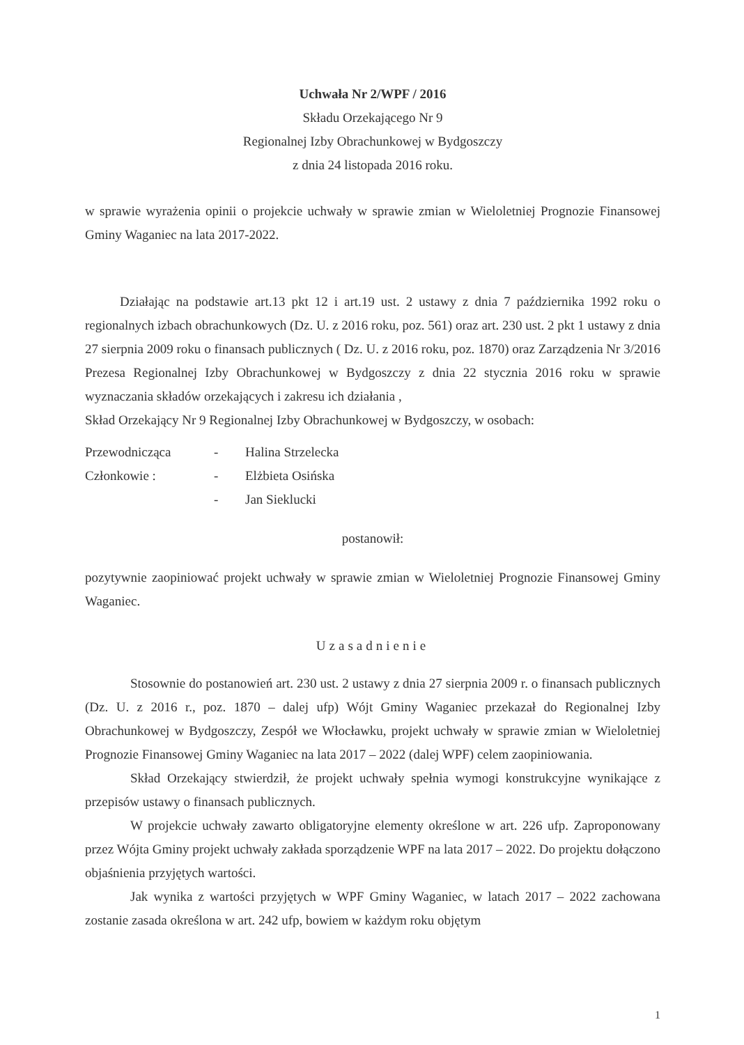Uchwała Nr 2/WPF / 2016
Składu Orzekającego Nr 9
Regionalnej Izby Obrachunkowej w Bydgoszczy
z dnia 24 listopada 2016 roku.
w sprawie wyrażenia opinii o projekcie uchwały w sprawie zmian w Wieloletniej Prognozie Finansowej Gminy Waganiec na lata 2017-2022.
Działając na podstawie art.13 pkt 12 i art.19 ust. 2 ustawy z dnia 7 października 1992 roku o regionalnych izbach obrachunkowych (Dz. U. z 2016 roku, poz. 561) oraz art. 230 ust. 2 pkt 1 ustawy z dnia 27 sierpnia 2009 roku o finansach publicznych ( Dz. U. z 2016 roku, poz. 1870) oraz Zarządzenia Nr 3/2016 Prezesa Regionalnej Izby Obrachunkowej w Bydgoszczy z dnia 22 stycznia 2016 roku w sprawie wyznaczania składów orzekających i zakresu ich działania ,
Skład Orzekający Nr 9 Regionalnej Izby Obrachunkowej w Bydgoszczy, w osobach:
| Przewodnicząca | - | Halina Strzelecka |
| Członkowie : | - | Elżbieta Osińska |
| | - | Jan Sieklucki |
postanowił:
pozytywnie zaopiniować projekt uchwały w sprawie zmian w Wieloletniej Prognozie Finansowej Gminy Waganiec.
Uzasadnienie
Stosownie do postanowień art. 230 ust. 2 ustawy z dnia 27 sierpnia 2009 r. o finansach publicznych (Dz. U. z 2016 r., poz. 1870 – dalej ufp) Wójt Gminy Waganiec przekazał do Regionalnej Izby Obrachunkowej w Bydgoszczy, Zespół we Włocławku, projekt uchwały w sprawie zmian w Wieloletniej Prognozie Finansowej Gminy Waganiec na lata 2017 – 2022 (dalej WPF) celem zaopiniowania.
Skład Orzekający stwierdził, że projekt uchwały spełnia wymogi konstrukcyjne wynikające z przepisów ustawy o finansach publicznych.
W projekcie uchwały zawarto obligatoryjne elementy określone w art. 226 ufp. Zaproponowany przez Wójta Gminy projekt uchwały zakłada sporządzenie WPF na lata 2017 – 2022. Do projektu dołączono objaśnienia przyjętych wartości.
Jak wynika z wartości przyjętych w WPF Gminy Waganiec, w latach 2017 – 2022 zachowana zostanie zasada określona w art. 242 ufp, bowiem w każdym roku objętym
1